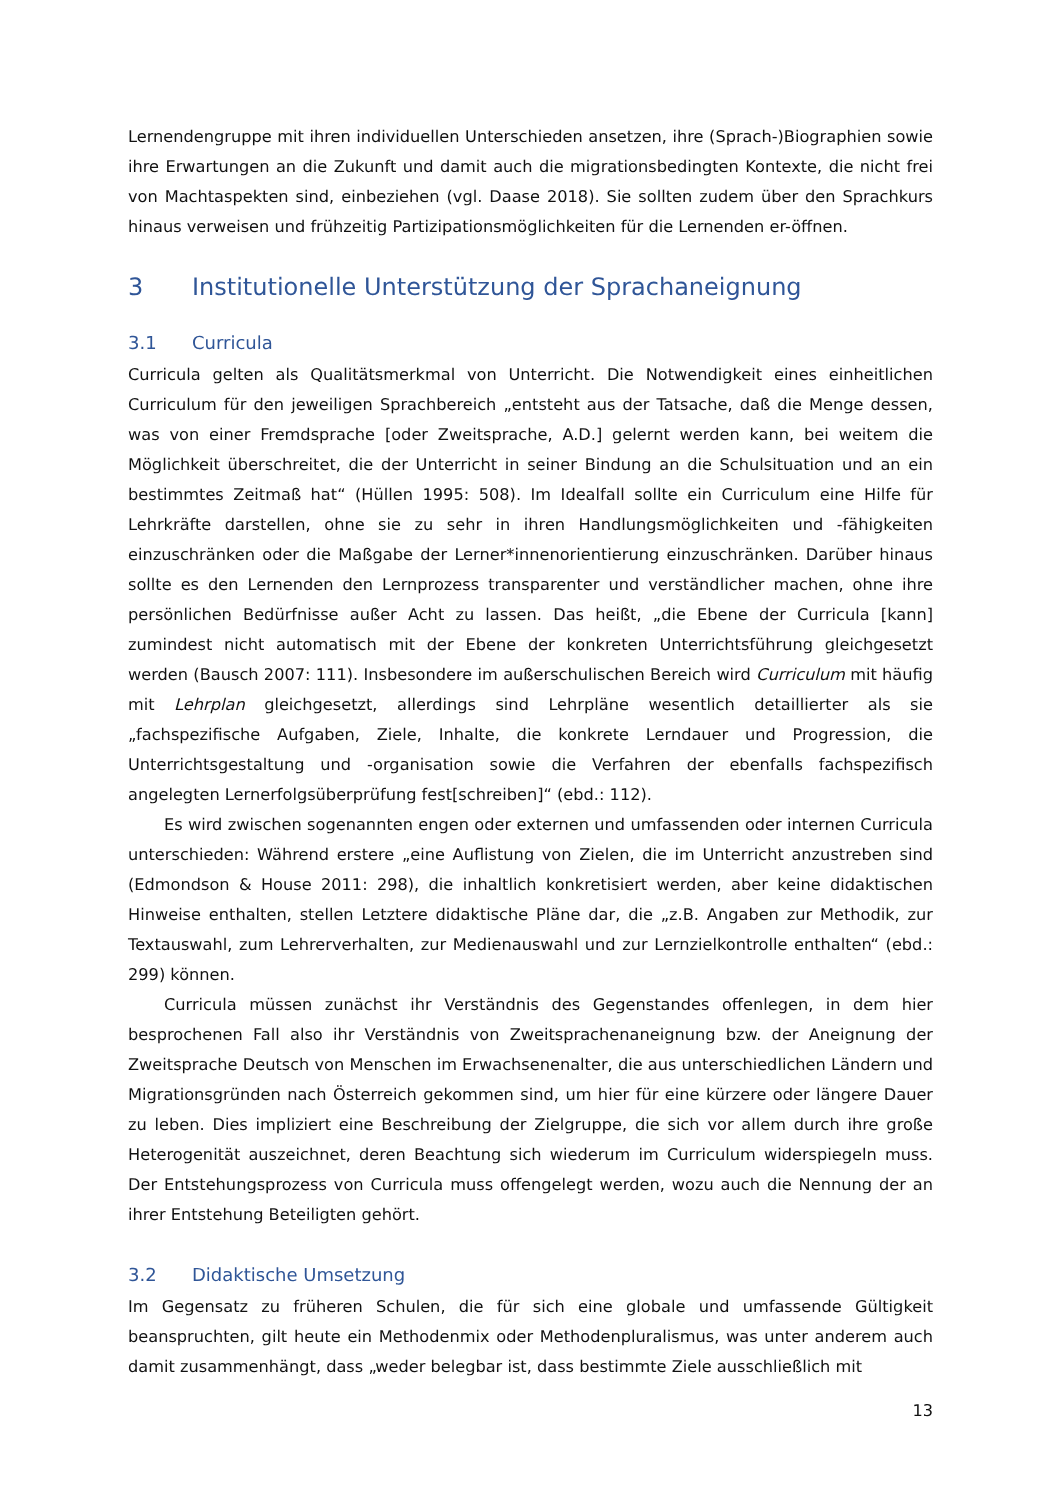Lernendengruppe mit ihren individuellen Unterschieden ansetzen, ihre (Sprach-)Biographien sowie ihre Erwartungen an die Zukunft und damit auch die migrationsbedingten Kontexte, die nicht frei von Machtaspekten sind, einbeziehen (vgl. Daase 2018). Sie sollten zudem über den Sprachkurs hinaus verweisen und frühzeitig Partizipationsmöglichkeiten für die Lernenden er-öffnen.
3 Institutionelle Unterstützung der Sprachaneignung
3.1 Curricula
Curricula gelten als Qualitätsmerkmal von Unterricht. Die Notwendigkeit eines einheitlichen Curriculum für den jeweiligen Sprachbereich „entsteht aus der Tatsache, daß die Menge dessen, was von einer Fremdsprache [oder Zweitsprache, A.D.] gelernt werden kann, bei weitem die Möglichkeit überschreitet, die der Unterricht in seiner Bindung an die Schulsituation und an ein bestimmtes Zeitmaß hat“ (Hüllen 1995: 508). Im Idealfall sollte ein Curriculum eine Hilfe für Lehrkräfte darstellen, ohne sie zu sehr in ihren Handlungsmöglichkeiten und -fähigkeiten einzuschränken oder die Maßgabe der Lerner*innenorientierung einzuschränken. Darüber hinaus sollte es den Lernenden den Lernprozess transparenter und verständlicher machen, ohne ihre persönlichen Bedürfnisse außer Acht zu lassen. Das heißt, „die Ebene der Curricula [kann] zumindest nicht automatisch mit der Ebene der konkreten Unterrichtsführung gleichgesetzt werden (Bausch 2007: 111). Insbesondere im außerschulischen Bereich wird Curriculum mit häufig mit Lehrplan gleichgesetzt, allerdings sind Lehrpläne wesentlich detaillierter als sie „fachspezifische Aufgaben, Ziele, Inhalte, die konkrete Lerndauer und Progression, die Unterrichtsgestaltung und -organisation sowie die Verfahren der ebenfalls fachspezifisch angelegten Lernerfolgsüberprüfung fest[schreiben]“ (ebd.: 112).
Es wird zwischen sogenannten engen oder externen und umfassenden oder internen Curricula unterschieden: Während erstere „eine Auflistung von Zielen, die im Unterricht anzustreben sind (Edmondson & House 2011: 298), die inhaltlich konkretisiert werden, aber keine didaktischen Hinweise enthalten, stellen Letztere didaktische Pläne dar, die „z.B. Angaben zur Methodik, zur Textauswahl, zum Lehrerverhalten, zur Medienauswahl und zur Lernzielkontrolle enthalten“ (ebd.: 299) können.
Curricula müssen zunächst ihr Verständnis des Gegenstandes offenlegen, in dem hier besprochenen Fall also ihr Verständnis von Zweitsprachenaneignung bzw. der Aneignung der Zweitsprache Deutsch von Menschen im Erwachsenenalter, die aus unterschiedlichen Ländern und Migrationsgründen nach Österreich gekommen sind, um hier für eine kürzere oder längere Dauer zu leben. Dies impliziert eine Beschreibung der Zielgruppe, die sich vor allem durch ihre große Heterogenität auszeichnet, deren Beachtung sich wiederum im Curriculum widerspiegeln muss. Der Entstehungsprozess von Curricula muss offengelegt werden, wozu auch die Nennung der an ihrer Entstehung Beteiligten gehört.
3.2 Didaktische Umsetzung
Im Gegensatz zu früheren Schulen, die für sich eine globale und umfassende Gültigkeit beanspruchten, gilt heute ein Methodenmix oder Methodenpluralismus, was unter anderem auch damit zusammenhängt, dass „weder belegbar ist, dass bestimmte Ziele ausschließlich mit
13